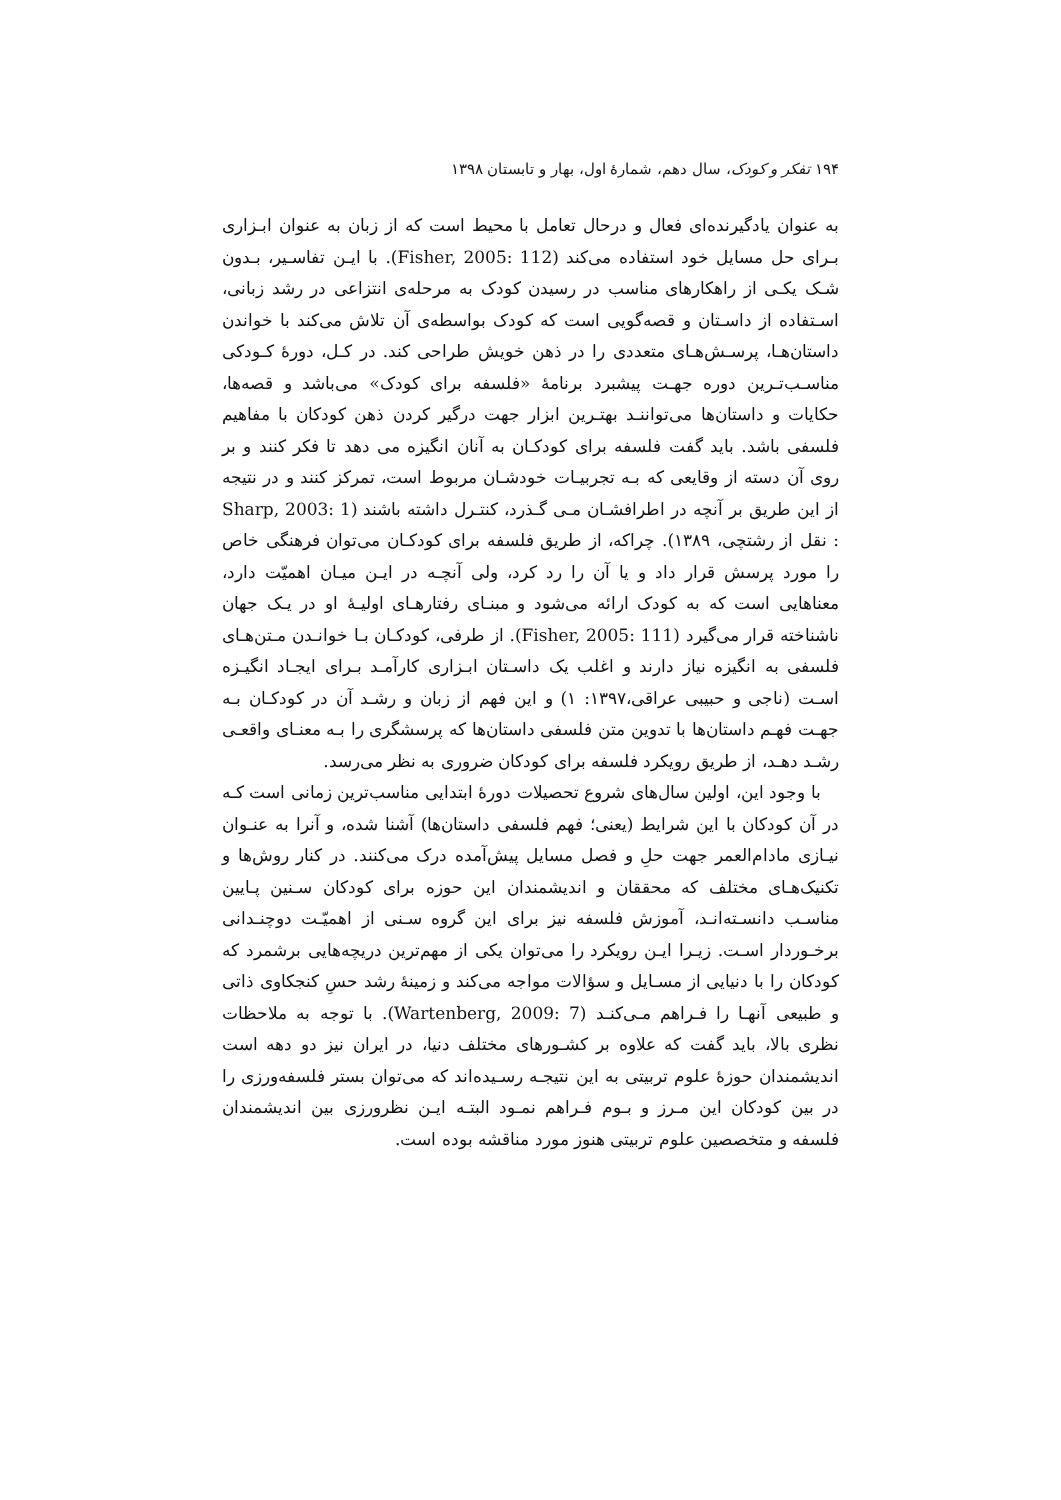۱۹۴ تفکر و کودک، سال دهم، شمارهٔ اول، بهار و تابستان ۱۳۹۸
به عنوان یادگیرنده‌ای فعال و درحال تعامل با محیط است که از زبان به عنوان ابـزاری بـرای حل مسایل خود استفاده می‌کند (Fisher, 2005: 112). با ایـن تفاسـیر، بـدون شـک یکـی از راهکارهای مناسب در رسیدن کودک به مرحله‌ی انتزاعی در رشد زبانی، اسـتفاده از داسـتان و قصه‌گویی است که کودک بواسطه‌ی آن تلاش می‌کند با خواندن داستان‌هـا، پرسـش‌هـای متعددی را در ذهن خویش طراحی کند. در کـل، دورهٔ کـودکی مناسـب‌تـرین دوره جهـت پیشبرد برنامهٔ «فلسفه برای کودک» می‌باشد و قصه‌ها، حکایات و داستان‌ها می‌تواننـد بهتـرین ابزار جهت درگیر کردن ذهن کودکان با مفاهیم فلسفی باشد. باید گفت فلسفه برای کودکـان به آنان انگیزه می دهد تا فکر کنند و بر روی آن دسته از وقایعی که بـه تجربیـات خودشـان مربوط است، تمرکز کنند و در نتیجه از این طریق بر آنچه در اطرافشـان مـی گـذرد، کنتـرل داشته باشند (Sharp, 2003: 1 : نقل از رشتچی، ۱۳۸۹). چراکه، از طریق فلسفه برای کودکـان می‌توان فرهنگی خاص را مورد پرسش قرار داد و یا آن را رد کرد، ولی آنچـه در ایـن میـان اهمیّت دارد، معناهایی است که به کودک ارائه می‌شود و مبنـای رفتارهـای اولیـهٔ او در یـک جهان ناشناخته قرار می‌گیرد (Fisher, 2005: 111). از طرفی، کودکـان بـا خوانـدن مـتن‌هـای فلسفی به انگیزه نیاز دارند و اغلب یک داسـتان ابـزاری کارآمـد بـرای ایجـاد انگیـزه اسـت (ناجی و حبیبی عراقی،۱۳۹۷: ۱) و این فهم از زبان و رشـد آن در کودکـان بـه جهـت فهـم داستان‌ها با تدوین متن فلسفی داستان‌ها که پرسشگری را بـه معنـای واقعـی رشـد دهـد، از طریق رویکرد فلسفه برای کودکان ضروری به نظر می‌رسد.
با وجود این، اولین سال‌های شروع تحصیلات دورهٔ ابتدایی مناسب‌ترین زمانی است کـه در آن کودکان با این شرایط (یعنی؛ فهم فلسفی داستان‌ها) آشنا شده، و آنرا به عنـوان نیـازی مادام‌العمر جهت حلِ و فصل مسایل پیش‌آمده درک می‌کنند. در کنار روش‌ها و تکنیک‌هـای مختلف که محققان و اندیشمندان این حوزه برای کودکان سـنین پـایین مناسـب دانسـته‌انـد، آموزش فلسفه نیز برای این گروه سـنی از اهمیّـت دوچنـدانی برخـوردار اسـت. زیـرا ایـن رویکرد را می‌توان یکی از مهم‌ترین دریچه‌هایی برشمرد که کودکان را با دنیایی از مسـایل و سؤالات مواجه می‌کند و زمینهٔ رشد حسِ کنجکاوی ذاتی و طبیعی آنهـا را فـراهم مـی‌کنـد (Wartenberg, 2009: 7). با توجه به ملاحظات نظری بالا، باید گفت که علاوه بر کشـورهای مختلف دنیا، در ایران نیز دو دهه است اندیشمندان حوزهٔ علوم تربیتی به این نتیجـه رسـیده‌اند که می‌توان بستر فلسفه‌ورزی را در بین کودکان این مـرز و بـوم فـراهم نمـود البتـه ایـن نظرورزی بین اندیشمندان فلسفه و متخصصین علوم تربیتی هنوز مورد مناقشه بوده است.